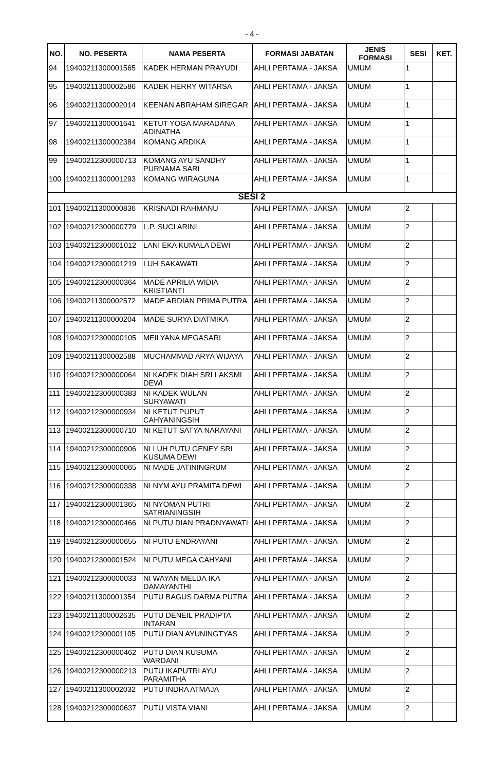- 4 -
| NO. | NO. PESERTA | NAMA PESERTA | FORMASI JABATAN | JENIS FORMASI | SESI | KET. |
| --- | --- | --- | --- | --- | --- | --- |
| 94 | 19400211300001565 | KADEK HERMAN PRAYUDI | AHLI PERTAMA - JAKSA | UMUM | 1 | |
| 95 | 19400211300002586 | KADEK HERRY WITARSA | AHLI PERTAMA - JAKSA | UMUM | 1 | |
| 96 | 19400211300002014 | KEENAN ABRAHAM SIREGAR | AHLI PERTAMA - JAKSA | UMUM | 1 | |
| 97 | 19400211300001641 | KETUT YOGA MARADANA ADINATHA | AHLI PERTAMA - JAKSA | UMUM | 1 | |
| 98 | 19400211300002384 | KOMANG ARDIKA | AHLI PERTAMA - JAKSA | UMUM | 1 | |
| 99 | 19400212300000713 | KOMANG AYU SANDHY PURNAMA SARI | AHLI PERTAMA - JAKSA | UMUM | 1 | |
| 100 | 19400211300001293 | KOMANG WIRAGUNA | AHLI PERTAMA - JAKSA | UMUM | 1 | |
| SESI 2 | | | | | | |
| 101 | 19400211300000836 | KRISNADI RAHMANU | AHLI PERTAMA - JAKSA | UMUM | 2 | |
| 102 | 19400212300000779 | L.P. SUCI ARINI | AHLI PERTAMA - JAKSA | UMUM | 2 | |
| 103 | 19400212300001012 | LANI EKA KUMALA DEWI | AHLI PERTAMA - JAKSA | UMUM | 2 | |
| 104 | 19400212300001219 | LUH SAKAWATI | AHLI PERTAMA - JAKSA | UMUM | 2 | |
| 105 | 19400212300000364 | MADE APRILIA WIDIA KRISTIANTI | AHLI PERTAMA - JAKSA | UMUM | 2 | |
| 106 | 19400211300002572 | MADE ARDIAN PRIMA PUTRA | AHLI PERTAMA - JAKSA | UMUM | 2 | |
| 107 | 19400211300000204 | MADE SURYA DIATMIKA | AHLI PERTAMA - JAKSA | UMUM | 2 | |
| 108 | 19400212300000105 | MEILYANA MEGASARI | AHLI PERTAMA - JAKSA | UMUM | 2 | |
| 109 | 19400211300002588 | MUCHAMMAD ARYA WIJAYA | AHLI PERTAMA - JAKSA | UMUM | 2 | |
| 110 | 19400212300000064 | NI KADEK DIAH SRI LAKSMI DEWI | AHLI PERTAMA - JAKSA | UMUM | 2 | |
| 111 | 19400212300000383 | NI KADEK WULAN SURYAWATI | AHLI PERTAMA - JAKSA | UMUM | 2 | |
| 112 | 19400212300000934 | NI KETUT PUPUT CAHYANINGSIH | AHLI PERTAMA - JAKSA | UMUM | 2 | |
| 113 | 19400212300000710 | NI KETUT SATYA NARAYANI | AHLI PERTAMA - JAKSA | UMUM | 2 | |
| 114 | 19400212300000906 | NI LUH PUTU GENEY SRI KUSUMA DEWI | AHLI PERTAMA - JAKSA | UMUM | 2 | |
| 115 | 19400212300000065 | NI MADE JATININGRUM | AHLI PERTAMA - JAKSA | UMUM | 2 | |
| 116 | 19400212300000338 | NI NYM AYU PRAMITA DEWI | AHLI PERTAMA - JAKSA | UMUM | 2 | |
| 117 | 19400212300001365 | NI NYOMAN PUTRI SATRIANINGSIH | AHLI PERTAMA - JAKSA | UMUM | 2 | |
| 118 | 19400212300000466 | NI PUTU DIAN PRADNYAWATI | AHLI PERTAMA - JAKSA | UMUM | 2 | |
| 119 | 19400212300000655 | NI PUTU ENDRAYANI | AHLI PERTAMA - JAKSA | UMUM | 2 | |
| 120 | 19400212300001524 | NI PUTU MEGA CAHYANI | AHLI PERTAMA - JAKSA | UMUM | 2 | |
| 121 | 19400212300000033 | NI WAYAN MELDA IKA DAMAYANTHI | AHLI PERTAMA - JAKSA | UMUM | 2 | |
| 122 | 19400211300001354 | PUTU BAGUS DARMA PUTRA | AHLI PERTAMA - JAKSA | UMUM | 2 | |
| 123 | 19400211300002635 | PUTU DENEIL PRADIPTA INTARAN | AHLI PERTAMA - JAKSA | UMUM | 2 | |
| 124 | 19400212300001105 | PUTU DIAN AYUNINGTYAS | AHLI PERTAMA - JAKSA | UMUM | 2 | |
| 125 | 19400212300000462 | PUTU DIAN KUSUMA WARDANI | AHLI PERTAMA - JAKSA | UMUM | 2 | |
| 126 | 19400212300000213 | PUTU IKAPUTRI AYU PARAMITHA | AHLI PERTAMA - JAKSA | UMUM | 2 | |
| 127 | 19400211300002032 | PUTU INDRA ATMAJA | AHLI PERTAMA - JAKSA | UMUM | 2 | |
| 128 | 19400212300000637 | PUTU VISTA VIANI | AHLI PERTAMA - JAKSA | UMUM | 2 | |